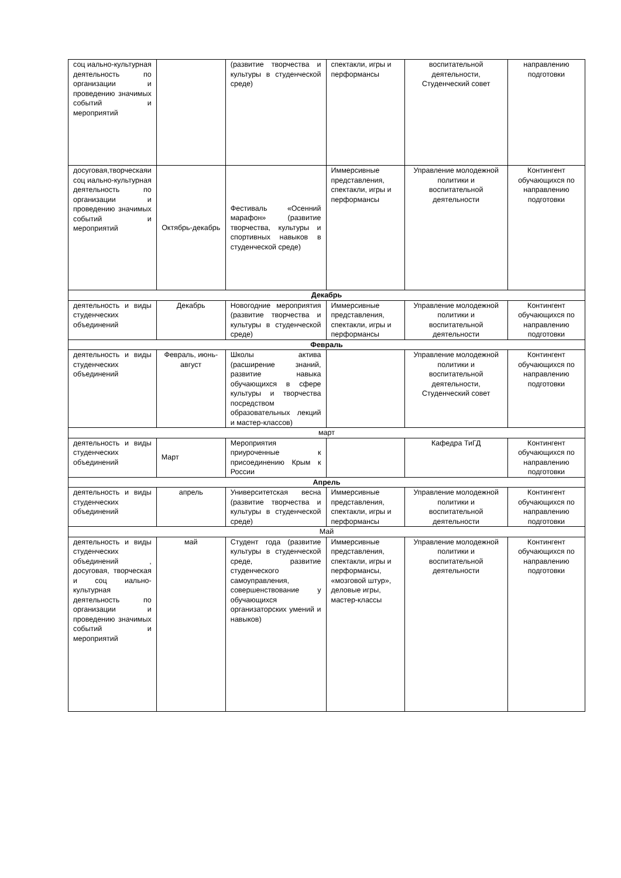| соц иально-культурная деятельность по организации и проведению значимых событий и мероприятий | | (развитие творчества и культуры в студенческой среде) | спектакли, игры и перформансы | воспитательной деятельности, Студенческий совет | направлению подготовки |
| досуговая,творческаяи соц иально-культурная деятельность по организации и проведению значимых событий и мероприятий | Октябрь-декабрь | Фестиваль «Осенний марафон» (развитие творчества, культуры и спортивных навыков в студенческой среде) | Иммерсивные представления, спектакли, игры и перформансы | Управление молодежной политики и воспитательной деятельности | Контингент обучающихся по направлению подготовки |
| Декабрь | | | | | |
| деятельность и виды студенческих объединений | Декабрь | Новогодние мероприятия (развитие творчества и культуры в студенческой среде) | Иммерсивные представления, спектакли, игры и перформансы | Управление молодежной политики и воспитательной деятельности | Контингент обучающихся по направлению подготовки |
| Февраль | | | | | |
| деятельность и виды студенческих объединений | Февраль, июнь-август | Школы актива (расширение знаний, развитие навыка обучающихся в сфере культуры и творчества посредством образовательных лекций и мастер-классов) | | Управление молодежной политики и воспитательной деятельности, Студенческий совет | Контингент обучающихся по направлению подготовки |
| март | | | | | |
| деятельность и виды студенческих объединений | Март | Мероприятия приуроченные к присоединению Крым к России | | Кафедра ТиГД | Контингент обучающихся по направлению подготовки |
| Апрель | | | | | |
| деятельность и виды студенческих объединений | апрель | Университетская весна (развитие творчества и культуры в студенческой среде) | Иммерсивные представления, спектакли, игры и перформансы | Управление молодежной политики и воспитательной деятельности | Контингент обучающихся по направлению подготовки |
| Май | | | | | |
| деятельность и виды студенческих объединений , досуговая, творческая и соц иально-культурная деятельность по организации и проведению значимых событий и мероприятий | май | Студент года (развитие культуры в студенческой среде, развитие студенческого самоуправления, совершенствование у обучающихся организаторских умений и навыков) | Иммерсивные представления, спектакли, игры и перформансы, «мозговой штур», деловые игры, мастер-классы | Управление молодежной политики и воспитательной деятельности | Контингент обучающихся по направлению подготовки |